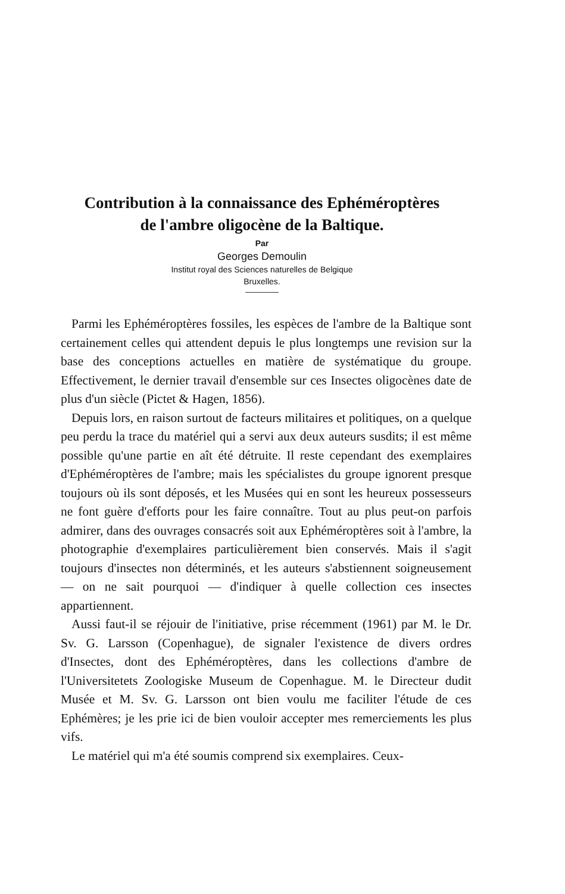Contribution à la connaissance des Ephéméroptères
de l'ambre oligocène de la Baltique.
Par
Georges Demoulin
Institut royal des Sciences naturelles de Belgique
Bruxelles.
Parmi les Ephéméroptères fossiles, les espèces de l'ambre de la Baltique sont certainement celles qui attendent depuis le plus longtemps une revision sur la base des conceptions actuelles en matière de systématique du groupe. Effectivement, le dernier travail d'ensemble sur ces Insectes oligocènes date de plus d'un siècle (Pictet & Hagen, 1856).
Depuis lors, en raison surtout de facteurs militaires et politiques, on a quelque peu perdu la trace du matériel qui a servi aux deux auteurs susdits; il est même possible qu'une partie en aît été détruite. Il reste cependant des exemplaires d'Ephéméroptères de l'ambre; mais les spécialistes du groupe ignorent presque toujours où ils sont déposés, et les Musées qui en sont les heureux possesseurs ne font guère d'efforts pour les faire connaître. Tout au plus peut-on parfois admirer, dans des ouvrages consacrés soit aux Ephéméroptères soit à l'ambre, la photographie d'exemplaires particulièrement bien conservés. Mais il s'agit toujours d'insectes non déterminés, et les auteurs s'abstiennent soigneusement — on ne sait pourquoi — d'indiquer à quelle collection ces insectes appartiennent.
Aussi faut-il se réjouir de l'initiative, prise récemment (1961) par M. le Dr. Sv. G. Larsson (Copenhague), de signaler l'existence de divers ordres d'Insectes, dont des Ephéméroptères, dans les collections d'ambre de l'Universitetets Zoologiske Museum de Copenhague. M. le Directeur dudit Musée et M. Sv. G. Larsson ont bien voulu me faciliter l'étude de ces Ephémères; je les prie ici de bien vouloir accepter mes remerciements les plus vifs.
Le matériel qui m'a été soumis comprend six exemplaires. Ceux-